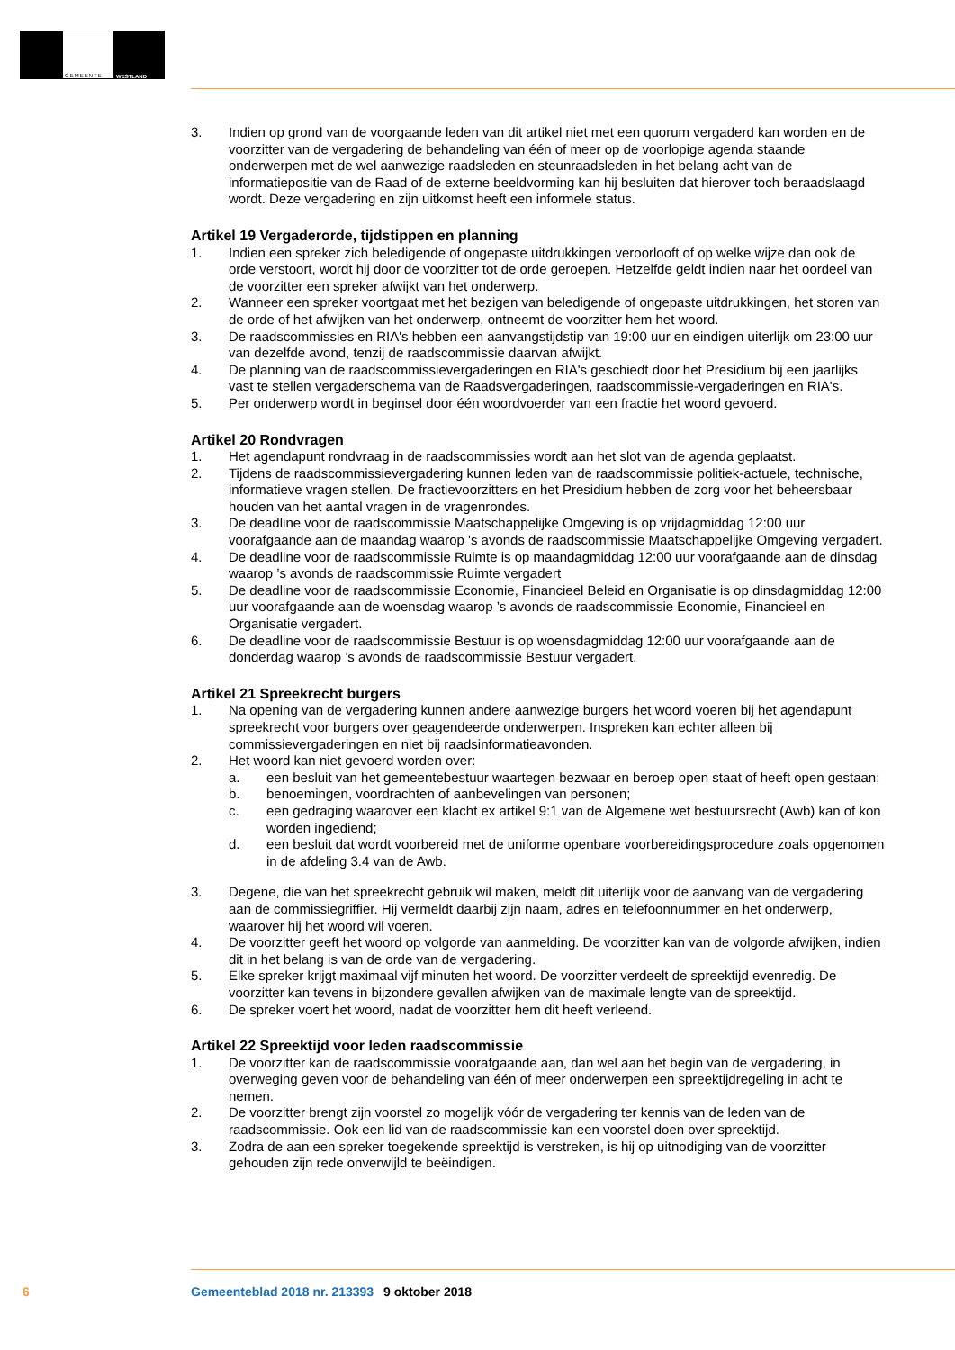GEMEENTE
WESTLAND
3. Indien op grond van de voorgaande leden van dit artikel niet met een quorum vergaderd kan worden en de voorzitter van de vergadering de behandeling van één of meer op de voorlopige agenda staande onderwerpen met de wel aanwezige raadsleden en steunraadsleden in het belang acht van de informatiepositie van de Raad of de externe beeldvorming kan hij besluiten dat hierover toch beraadslaagd wordt. Deze vergadering en zijn uitkomst heeft een informele status.
Artikel 19 Vergaderorde, tijdstippen en planning
1. Indien een spreker zich beledigende of ongepaste uitdrukkingen veroorlooft of op welke wijze dan ook de orde verstoort, wordt hij door de voorzitter tot de orde geroepen. Hetzelfde geldt indien naar het oordeel van de voorzitter een spreker afwijkt van het onderwerp.
2. Wanneer een spreker voortgaat met het bezigen van beledigende of ongepaste uitdrukkingen, het storen van de orde of het afwijken van het onderwerp, ontneemt de voorzitter hem het woord.
3. De raadscommissies en RIA's hebben een aanvangstijdstip van 19:00 uur en eindigen uiterlijk om 23:00 uur van dezelfde avond, tenzij de raadscommissie daarvan afwijkt.
4. De planning van de raadscommissievergaderingen en RIA's geschiedt door het Presidium bij een jaarlijks vast te stellen vergaderschema van de Raadsvergaderingen, raadscommissie-vergaderingen en RIA's.
5. Per onderwerp wordt in beginsel door één woordvoerder van een fractie het woord gevoerd.
Artikel 20 Rondvragen
1. Het agendapunt rondvraag in de raadscommissies wordt aan het slot van de agenda geplaatst.
2. Tijdens de raadscommissievergadering kunnen leden van de raadscommissie politiek-actuele, technische, informatieve vragen stellen. De fractievoorzitters en het Presidium hebben de zorg voor het beheersbaar houden van het aantal vragen in de vragenrondes.
3. De deadline voor de raadscommissie Maatschappelijke Omgeving is op vrijdagmiddag 12:00 uur voorafgaande aan de maandag waarop 's avonds de raadscommissie Maatschappelijke Omgeving vergadert.
4. De deadline voor de raadscommissie Ruimte is op maandagmiddag 12:00 uur voorafgaande aan de dinsdag waarop ’s avonds de raadscommissie Ruimte vergadert
5. De deadline voor de raadscommissie Economie, Financieel Beleid en Organisatie is op dinsdagmiddag 12:00 uur voorafgaande aan de woensdag waarop ’s avonds de raadscommissie Economie, Financieel en Organisatie vergadert.
6. De deadline voor de raadscommissie Bestuur is op woensdagmiddag 12:00 uur voorafgaande aan de donderdag waarop ’s avonds de raadscommissie Bestuur vergadert.
Artikel 21 Spreekrecht burgers
1. Na opening van de vergadering kunnen andere aanwezige burgers het woord voeren bij het agendapunt spreekrecht voor burgers over geagendeerde onderwerpen. Inspreken kan echter alleen bij commissievergaderingen en niet bij raadsinformatieavonden.
2. Het woord kan niet gevoerd worden over:
a. een besluit van het gemeentebestuur waartegen bezwaar en beroep open staat of heeft open gestaan;
b. benoemingen, voordrachten of aanbevelingen van personen;
c. een gedraging waarover een klacht ex artikel 9:1 van de Algemene wet bestuursrecht (Awb) kan of kon worden ingediend;
d. een besluit dat wordt voorbereid met de uniforme openbare voorbereidingsprocedure zoals opgenomen in de afdeling 3.4 van de Awb.
3. Degene, die van het spreekrecht gebruik wil maken, meldt dit uiterlijk voor de aanvang van de vergadering aan de commissiegriffier. Hij vermeldt daarbij zijn naam, adres en telefoonnummer en het onderwerp, waarover hij het woord wil voeren.
4. De voorzitter geeft het woord op volgorde van aanmelding. De voorzitter kan van de volgorde afwijken, indien dit in het belang is van de orde van de vergadering.
5. Elke spreker krijgt maximaal vijf minuten het woord. De voorzitter verdeelt de spreektijd evenredig. De voorzitter kan tevens in bijzondere gevallen afwijken van de maximale lengte van de spreektijd.
6. De spreker voert het woord, nadat de voorzitter hem dit heeft verleend.
Artikel 22 Spreektijd voor leden raadscommissie
1. De voorzitter kan de raadscommissie voorafgaande aan, dan wel aan het begin van de vergadering, in overweging geven voor de behandeling van één of meer onderwerpen een spreektijdregeling in acht te nemen.
2. De voorzitter brengt zijn voorstel zo mogelijk vóór de vergadering ter kennis van de leden van de raadscommissie. Ook een lid van de raadscommissie kan een voorstel doen over spreektijd.
3. Zodra de aan een spreker toegekende spreektijd is verstreken, is hij op uitnodiging van de voorzitter gehouden zijn rede onverwijld te beëindigen.
6 Gemeenteblad 2018 nr. 213393 9 oktober 2018